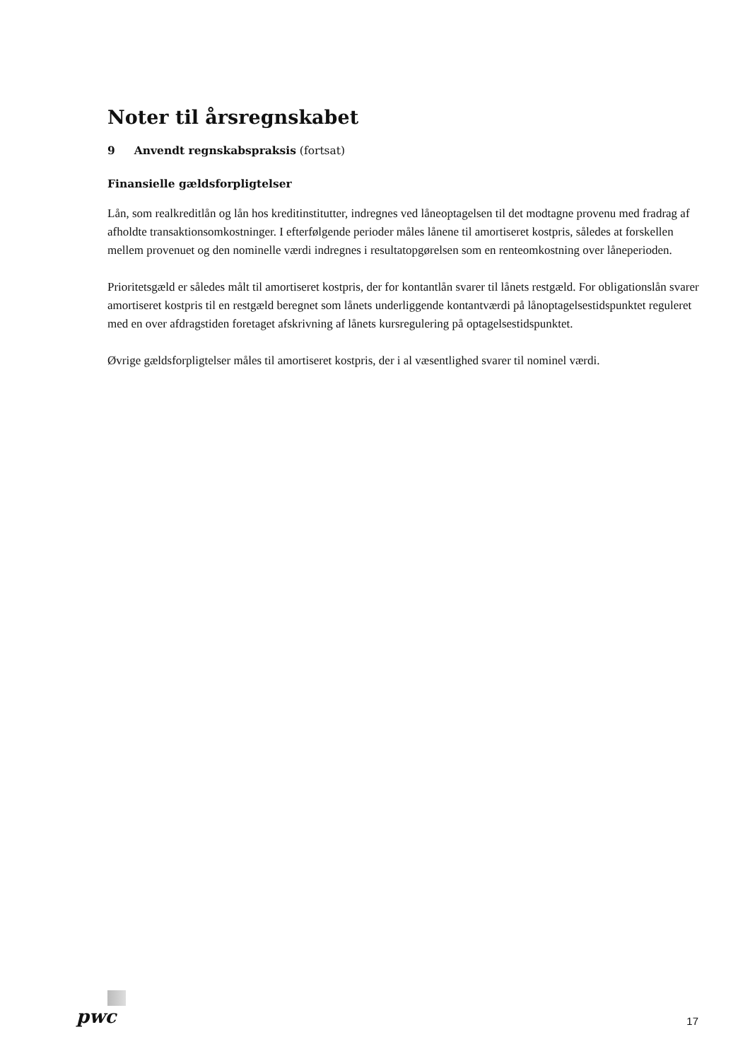Noter til årsregnskabet
9 Anvendt regnskabspraksis (fortsat)
Finansielle gældsforpligtelser
Lån, som realkreditlån og lån hos kreditinstitutter, indregnes ved låneoptagelsen til det modtagne provenu med fradrag af afholdte transaktionsomkostninger. I efterfølgende perioder måles lånene til amortiseret kostpris, således at forskellen mellem provenuet og den nominelle værdi indregnes i resultatopgørelsen som en renteomkostning over låneperioden.
Prioritetsgæld er således målt til amortiseret kostpris, der for kontantlån svarer til lånets restgæld. For obligationslån svarer amortiseret kostpris til en restgæld beregnet som lånets underliggende kontantværdi på lånoptagelsestidspunktet reguleret med en over afdragstiden foretaget afskrivning af lånets kursregulering på optagelsestidspunktet.
Øvrige gældsforpligtelser måles til amortiseret kostpris, der i al væsentlighed svarer til nominel værdi.
pwc
17